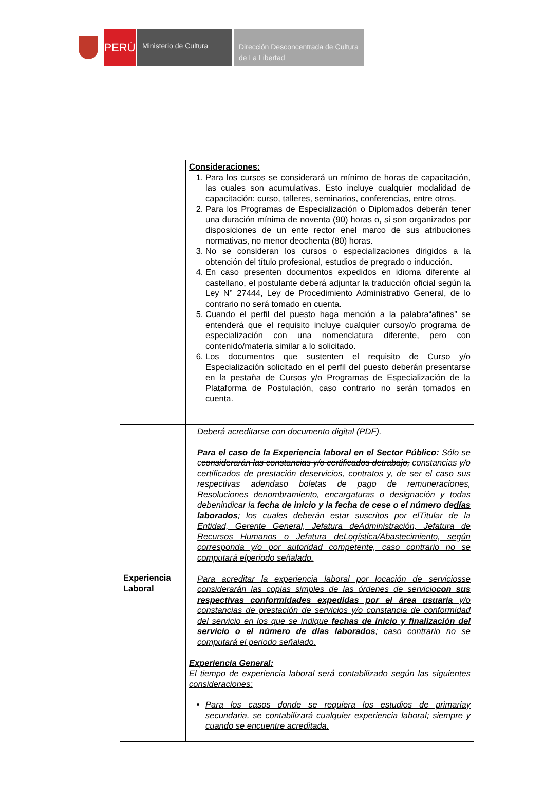PERÚ
Ministerio de Cultura
Dirección Desconcentrada de Cultura de La Libertad
| | Consideraciones: 1. Para los cursos se considerará un mínimo de horas de capacitación, las cuales son acumulativas. Esto incluye cualquier modalidad de capacitación: curso, talleres, seminarios, conferencias, entre otros. 2. Para los Programas de Especialización o Diplomados deberán tener una duración mínima de noventa (90) horas o, si son organizados por disposiciones de un ente rector enel marco de sus atribuciones normativas, no menor deochenta (80) horas. 3. No se consideran los cursos o especializaciones dirigidos a la obtención del título profesional, estudios de pregrado o inducción. 4. En caso presenten documentos expedidos en idioma diferente al castellano, el postulante deberá adjuntar la traducción oficial según la Ley N° 27444, Ley de Procedimiento Administrativo General, de lo contrario no será tomado en cuenta. 5. Cuando el perfil del puesto haga mención a la palabra“afines” se entenderá que el requisito incluye cualquier cursoy/o programa de especialización con una nomenclatura diferente, pero con contenido/materia similar a lo solicitado. 6. Los documentos que sustenten el requisito de Curso y/o Especialización solicitado en el perfil del puesto deberán presentarse en la pestaña de Cursos y/o Programas de Especialización de la Plataforma de Postulación, caso contrario no serán tomados en cuenta. |
| Experiencia Laboral | Deberá acreditarse con documento digital (PDF). Para el caso de la Experiencia laboral en el Sector Público: Sólo se c considerarán las constancias y/o certificados detrabajo, constancias y/o certificados de prestación deservicios, contratos y, de ser el caso sus respectivas adendaso boletas de pago de remuneraciones, Resoluciones denombramiento, encargaturas o designación y todas debenindicar la fecha de inicio y la fecha de cese o el número de días laborados ; los cuales deberán estar suscritos por elTitular de la Entidad, Gerente General, Jefatura deAdministración, Jefatura de Recursos Humanos o Jefatura deLogística/Abastecimiento, según corresponda y/o por autoridad competente, caso contrario no se computará elperiodo señalado. Para acreditar la experiencia laboral por locación de serviciosse considerarán las copias simples de las órdenes de servicio con sus respectivas conformidades expedidas por el área usuaria y/o constancias de prestación de servicios y/o constancia de conformidad del servicio en los que se indique fechas de inicio y finalización del servicio o el número de días laborados ; caso contrario no se computará el periodo señalado. Experiencia General: El tiempo de experiencia laboral será contabilizado según las siguientes consideraciones: Para los casos donde se requiera los estudios de primariay secundaria, se contabilizará cualquier experiencia laboral; siempre y cuando se encuentre acreditada. |